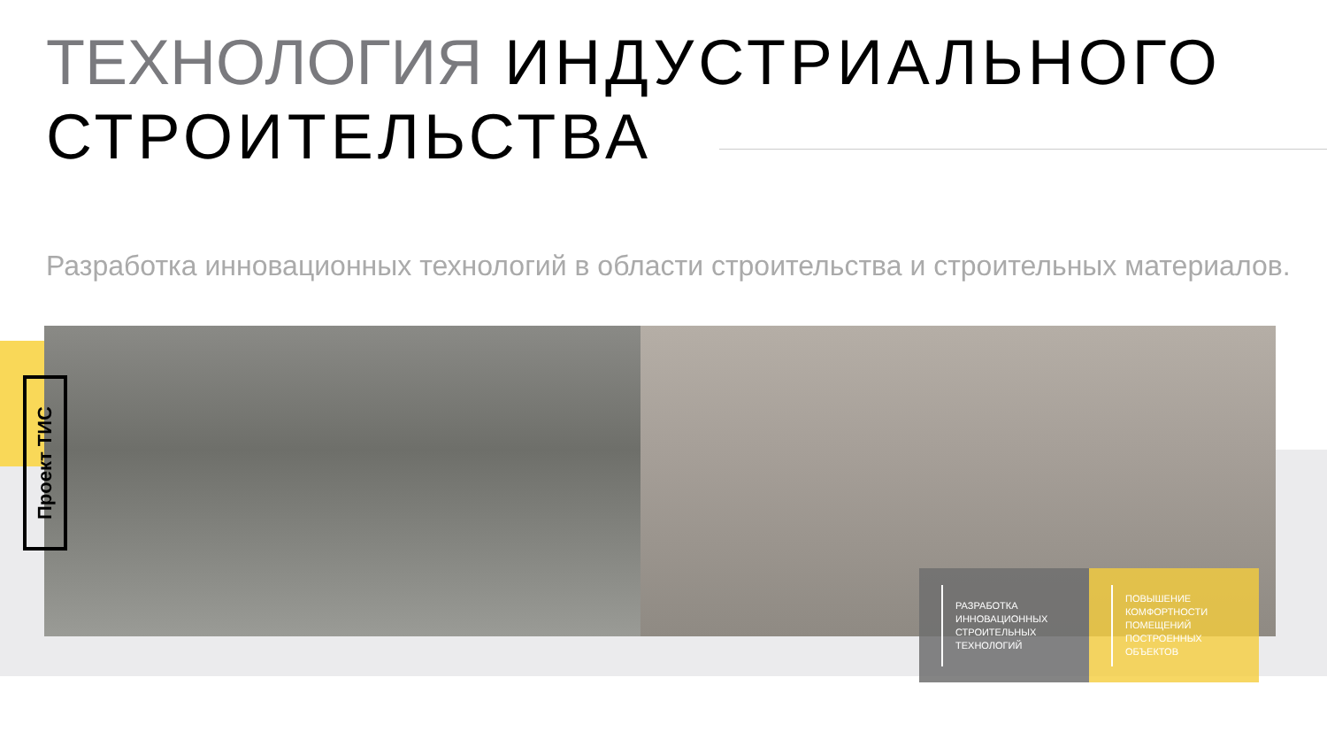ТЕХНОЛОГИЯ ИНДУСТРИАЛЬНОГО
СТРОИТЕЛЬСТВА
Разработка инновационных технологий в области строительства и строительных материалов.
Проект ТИС
РАЗРАБОТКА
ИННОВАЦИОННЫХ
СТРОИТЕЛЬНЫХ
ТЕХНОЛОГИЙ
ПОВЫШЕНИЕ
КОМФОРТНОСТИ
ПОМЕЩЕНИЙ
ПОСТРОЕННЫХ
ОБЪЕКТОВ